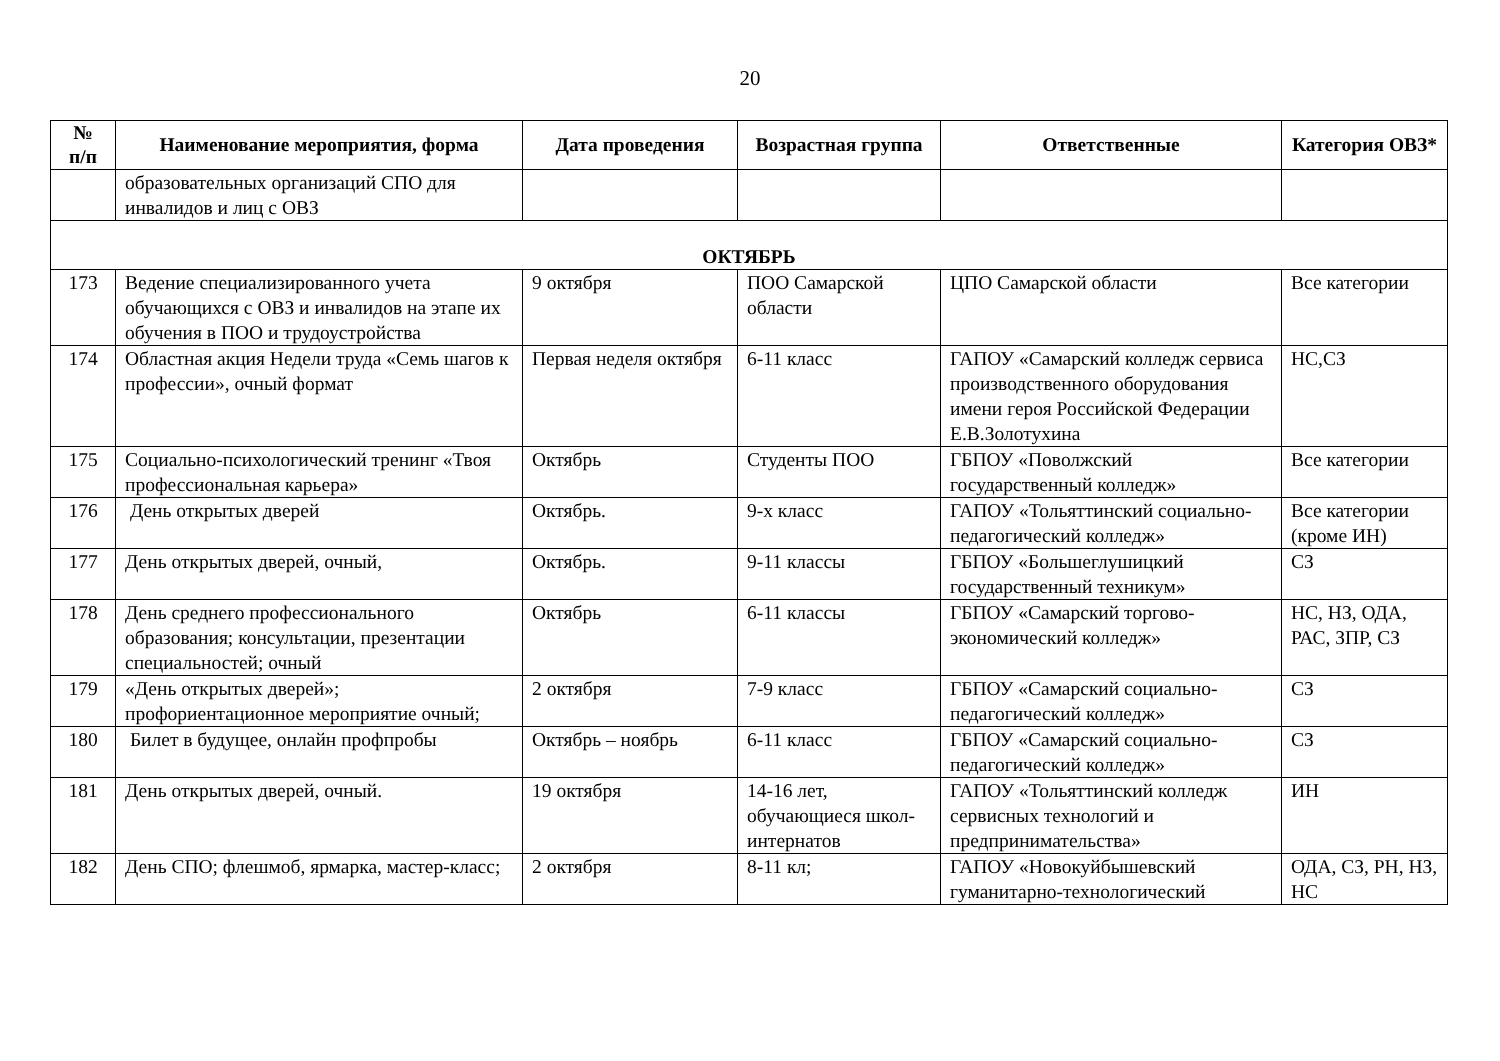20
| № п/п | Наименование мероприятия, форма | Дата проведения | Возрастная группа | Ответственные | Категория ОВЗ* |
| --- | --- | --- | --- | --- | --- |
| | образовательных организаций СПО для инвалидов и лиц с ОВЗ | | | | |
| ОКТЯБРЬ | | | | | |
| 173 | Ведение специализированного учета обучающихся с ОВЗ и инвалидов на этапе их обучения в ПОО и трудоустройства | 9 октября | ПОО Самарской области | ЦПО Самарской области | Все категории |
| 174 | Областная акция Недели труда «Семь шагов к профессии», очный формат | Первая неделя октября | 6-11 класс | ГАПОУ «Самарский колледж сервиса производственного оборудования имени героя Российской Федерации Е.В.Золотухина | НС,СЗ |
| 175 | Социально-психологический тренинг «Твоя профессиональная карьера» | Октябрь | Студенты ПОО | ГБПОУ «Поволжский государственный колледж» | Все категории |
| 176 | День открытых дверей | Октябрь. | 9-х класс | ГАПОУ «Тольяттинский социально-педагогический колледж» | Все категории (кроме ИН) |
| 177 | День открытых дверей, очный, | Октябрь. | 9-11 классы | ГБПОУ «Большеглушицкий государственный техникум» | СЗ |
| 178 | День среднего профессионального образования; консультации, презентации специальностей; очный | Октябрь | 6-11 классы | ГБПОУ «Самарский торгово-экономический колледж» | НС, НЗ, ОДА, РАС, ЗПР, СЗ |
| 179 | «День открытых дверей»; профориентационное мероприятие очный; | 2 октября | 7-9 класс | ГБПОУ «Самарский социально-педагогический колледж» | СЗ |
| 180 | Билет в будущее, онлайн профпробы | Октябрь – ноябрь | 6-11 класс | ГБПОУ «Самарский социально-педагогический колледж» | СЗ |
| 181 | День открытых дверей, очный. | 19 октября | 14-16 лет, обучающиеся школ-интернатов | ГАПОУ «Тольяттинский колледж сервисных технологий и предпринимательства» | ИН |
| 182 | День СПО; флешмоб, ярмарка, мастер-класс; | 2 октября | 8-11 кл; | ГАПОУ «Новокуйбышевский гуманитарно-технологический | ОДА, СЗ, РН, НЗ, НС |